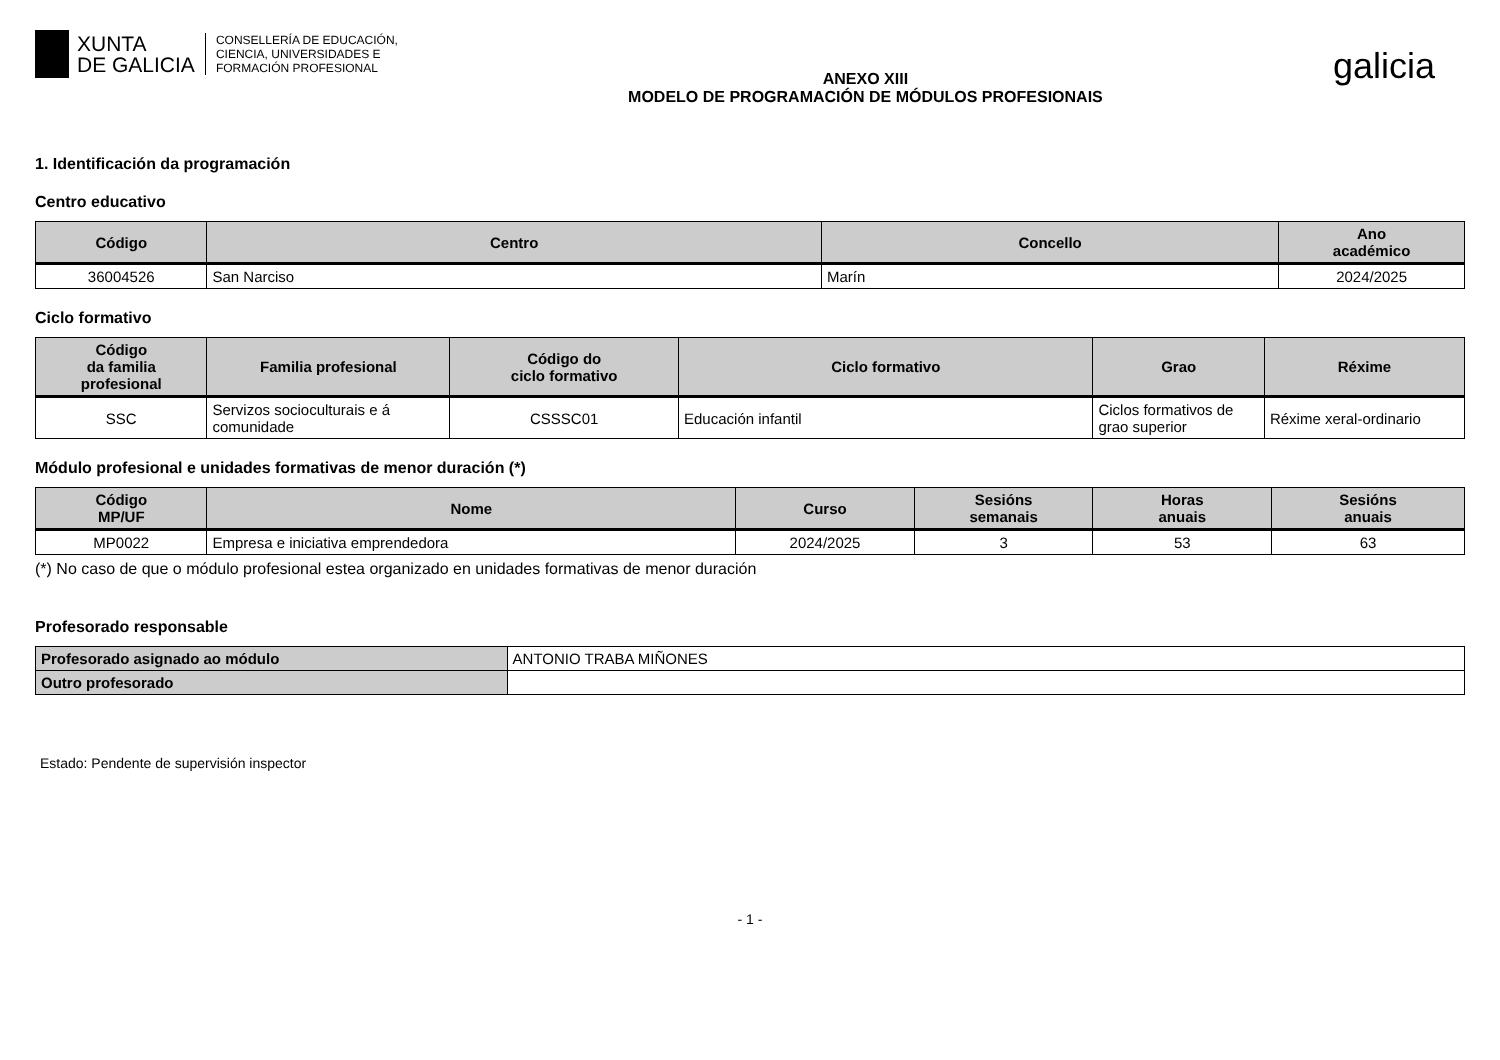XUNTA
DE GALICIA
CONSELLERÍA DE EDUCACIÓN,
CIENCIA, UNIVERSIDADES E
FORMACIÓN PROFESIONAL
ANEXO XIII
MODELO DE PROGRAMACIÓN DE MÓDULOS PROFESIONAIS
galicia
1. Identificación da programación
Centro educativo
| Código | Centro | Concello | Ano académico |
| --- | --- | --- | --- |
| 36004526 | San Narciso | Marín | 2024/2025 |
Ciclo formativo
| Código da familia profesional | Familia profesional | Código do ciclo formativo | Ciclo formativo | Grao | Réxime |
| --- | --- | --- | --- | --- | --- |
| SSC | Servizos socioculturais e á comunidade | CSSSC01 | Educación infantil | Ciclos formativos de grao superior | Réxime xeral-ordinario |
Módulo profesional e unidades formativas de menor duración (*)
| Código MP/UF | Nome | Curso | Sesións semanais | Horas anuais | Sesións anuais |
| --- | --- | --- | --- | --- | --- |
| MP0022 | Empresa e iniciativa emprendedora | 2024/2025 | 3 | 53 | 63 |
(*) No caso de que o módulo profesional estea organizado en unidades formativas de menor duración
Profesorado responsable
| Profesorado asignado ao módulo | ANTONIO TRABA MIÑONES |
| Outro profesorado | |
Estado: Pendente de supervisión inspector
- 1 -